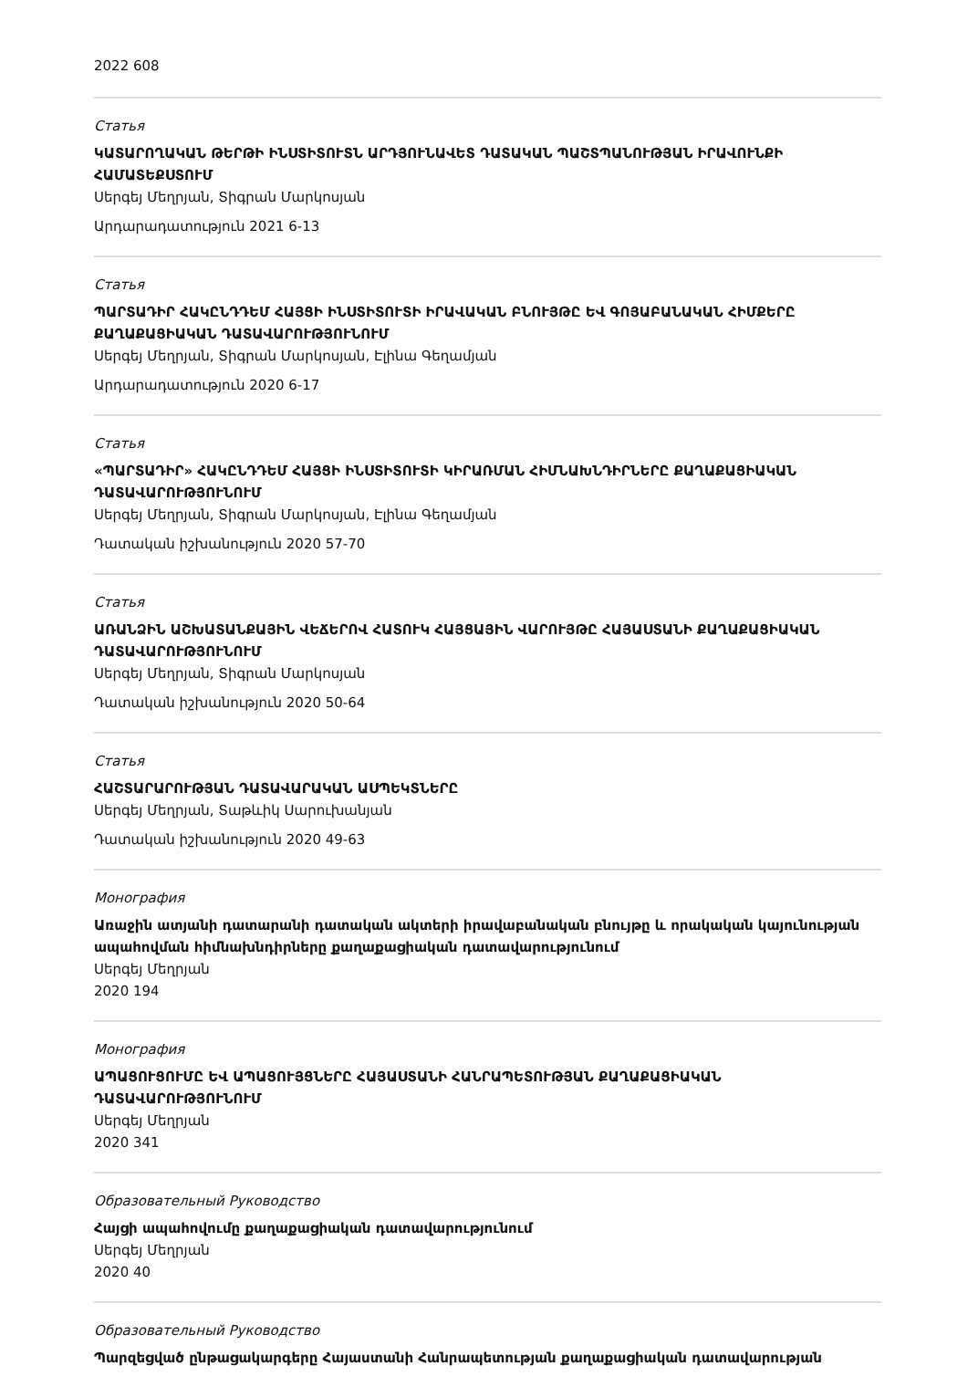2022 608
Статья
ԿԱՏԱՐՈՂԱԿԱՆ ԹԵՐԹԻ ԻՆՍՏԻՏՈՒՏՆ ԱՐԴՅՈՒՆԱՎԵՏ ԴԱՏԱԿԱՆ ՊԱՇՏՊԱՆՈՒԹՅԱՆ ԻՐԱՎՈՒՆՔԻ ՀԱՄԱՏԵՔՍՏՈՒՄ
Սերգեյ Մեղրյան, Տիգրան Մարկոսյան
Արդարադատություն 2021 6-13
Статья
ՊԱՐՏԱԴԻՐ ՀԱԿԸՆԴԴԵՄ ՀԱՅՑԻ ԻՆՍՏԻՏՈՒՏԻ ԻՐԱՎԱԿԱՆ ԲՆՈՒՅԹԸ ԵՎ ԳՈՅԱԲԱՆԱԿԱՆ ՀԻՄՔԵՐԸ ՔԱՂԱՔԱՑԻԱԿԱՆ ԴԱՏԱՎԱՐՈՒԹՅՈՒՆՈՒՄ
Սերգեյ Մեղրյան, Տիգրան Մարկոսյան, Էլինա Գեղամյան
Արդարադատություն 2020 6-17
Статья
«ՊԱՐՏԱԴԻՐ» ՀԱԿԸՆԴԴԵՄ ՀԱՅՑԻ ԻՆՍՏԻՏՈՒՏԻ ԿԻՐԱՌՄԱՆ ՀԻՄՆԱԽՆԴԻՐՆԵՐԸ ՔԱՂԱՔԱՑԻԱԿԱՆ ԴԱՏԱՎԱՐՈՒԹՅՈՒՆՈՒՄ
Սերգեյ Մեղրյան, Տիգրան Մարկոսյան, Էլինա Գեղամյան
Դատական իշխանություն 2020 57-70
Статья
ԱՌԱՆՁԻՆ ԱՇԽԱՏԱՆՔԱՅԻՆ ՎԵՃԵՐՈՎ ՀԱՏՈՒԿ ՀԱՅՑԱՅԻՆ ՎԱՐՈՒՅԹԸ ՀԱՅԱՍՏԱՆԻ ՔԱՂԱՔԱՑԻԱԿԱՆ ԴԱՏԱՎԱՐՈՒԹՅՈՒՆՈՒՄ
Սերգեյ Մեղրյան, Տիգրան Մարկոսյան
Դատական իշխանություն 2020 50-64
Статья
ՀԱՇՏԱՐԱՐՈՒԹՅԱՆ ԴԱՏԱՎԱՐԱԿԱՆ ԱՍՊԵԿՏՆԵՐԸ
Սերգեյ Մեղրյան, Տաթևիկ Սարուխանյան
Դատական իշխանություն 2020 49-63
Монография
Առաջին ատյանի դատարանի դատական ակտերի իրավաբանական բնույթը և որակական կայունության ապահովման հիմնախնդիրները քաղաքացիական դատավարությունում
Սերգեյ Մեղրյան
2020 194
Монография
ԱՊԱՑՈՒՑՈՒՄԸ ԵՎ ԱՊԱՑՈՒՅՑՆԵՐԸ ՀԱՅԱՍՏԱՆԻ ՀԱՆՐԱՊԵՏՈՒԹՅԱՆ ՔԱՂԱՔԱՑԻԱԿԱՆ ԴԱՏԱՎԱՐՈՒԹՅՈՒՆՈՒՄ
Սերգեյ Մեղրյան
2020 341
Образовательный Руководство
Հայցի ապահովումը քաղաքացիական դատավարությունում
Սերգեյ Մեղրյան
2020 40
Образовательный Руководство
Պարզեցված ընթացակարգերը Հայաստանի Հանրապետության քաղաքացիական դատավարության